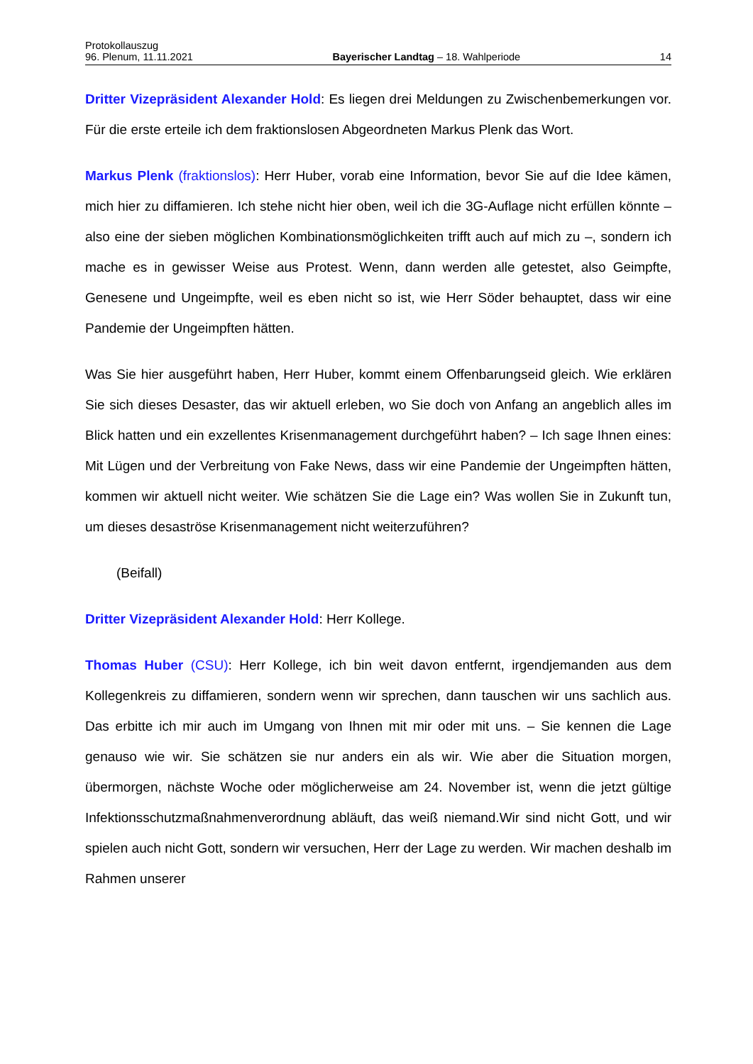Protokollauszug
96. Plenum, 11.11.2021 Bayerischer Landtag – 18. Wahlperiode 14
Dritter Vizepräsident Alexander Hold: Es liegen drei Meldungen zu Zwischenbemerkungen vor. Für die erste erteile ich dem fraktionslosen Abgeordneten Markus Plenk das Wort.
Markus Plenk (fraktionslos): Herr Huber, vorab eine Information, bevor Sie auf die Idee kämen, mich hier zu diffamieren. Ich stehe nicht hier oben, weil ich die 3G-Auflage nicht erfüllen könnte – also eine der sieben möglichen Kombinationsmöglichkeiten trifft auch auf mich zu –, sondern ich mache es in gewisser Weise aus Protest. Wenn, dann werden alle getestet, also Geimpfte, Genesene und Ungeimpfte, weil es eben nicht so ist, wie Herr Söder behauptet, dass wir eine Pandemie der Ungeimpften hätten.
Was Sie hier ausgeführt haben, Herr Huber, kommt einem Offenbarungseid gleich. Wie erklären Sie sich dieses Desaster, das wir aktuell erleben, wo Sie doch von Anfang an angeblich alles im Blick hatten und ein exzellentes Krisenmanagement durchgeführt haben? – Ich sage Ihnen eines: Mit Lügen und der Verbreitung von Fake News, dass wir eine Pandemie der Ungeimpften hätten, kommen wir aktuell nicht weiter. Wie schätzen Sie die Lage ein? Was wollen Sie in Zukunft tun, um dieses desaströse Krisenmanagement nicht weiterzuführen?
(Beifall)
Dritter Vizepräsident Alexander Hold: Herr Kollege.
Thomas Huber (CSU): Herr Kollege, ich bin weit davon entfernt, irgendjemanden aus dem Kollegenkreis zu diffamieren, sondern wenn wir sprechen, dann tauschen wir uns sachlich aus. Das erbitte ich mir auch im Umgang von Ihnen mit mir oder mit uns. – Sie kennen die Lage genauso wie wir. Sie schätzen sie nur anders ein als wir. Wie aber die Situation morgen, übermorgen, nächste Woche oder möglicherweise am 24. November ist, wenn die jetzt gültige Infektionsschutzmaßnahmenverordnung abläuft, das weiß niemand.Wir sind nicht Gott, und wir spielen auch nicht Gott, sondern wir versuchen, Herr der Lage zu werden. Wir machen deshalb im Rahmen unserer